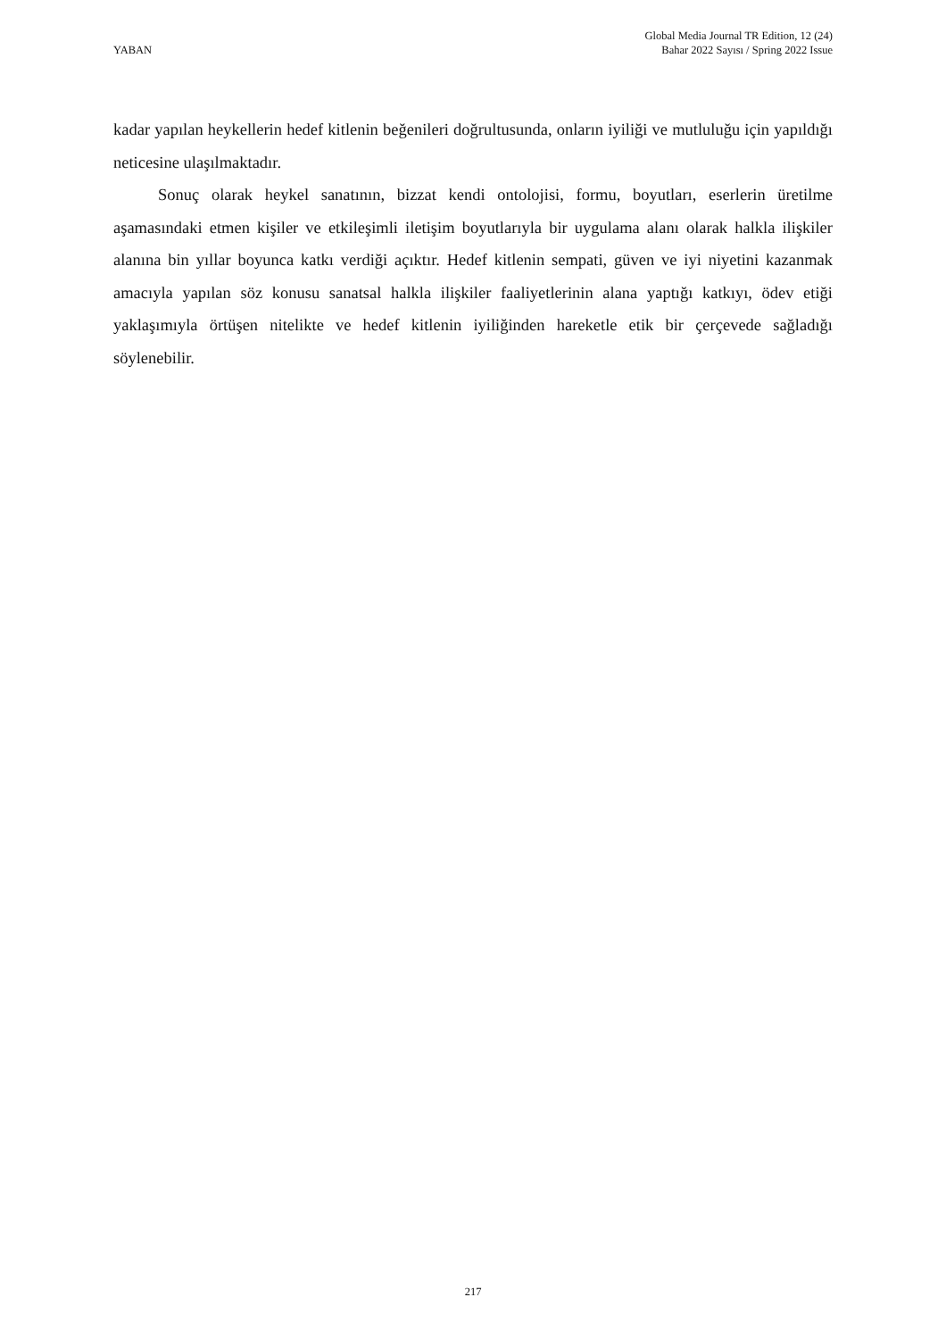YABAN
Global Media Journal TR Edition, 12 (24)
Bahar 2022 Sayısı / Spring 2022 Issue
kadar yapılan heykellerin hedef kitlenin beğenileri doğrultusunda, onların iyiliği ve mutluluğu için yapıldığı neticesine ulaşılmaktadır.
Sonuç olarak heykel sanatının, bizzat kendi ontolojisi, formu, boyutları, eserlerin üretilme aşamasındaki etmen kişiler ve etkileşimli iletişim boyutlarıyla bir uygulama alanı olarak halkla ilişkiler alanına bin yıllar boyunca katkı verdiği açıktır. Hedef kitlenin sempati, güven ve iyi niyetini kazanmak amacıyla yapılan söz konusu sanatsal halkla ilişkiler faaliyetlerinin alana yaptığı katkıyı, ödev etiği yaklaşımıyla örtüşen nitelikte ve hedef kitlenin iyiliğinden hareketle etik bir çerçevede sağladığı söylenebilir.
217